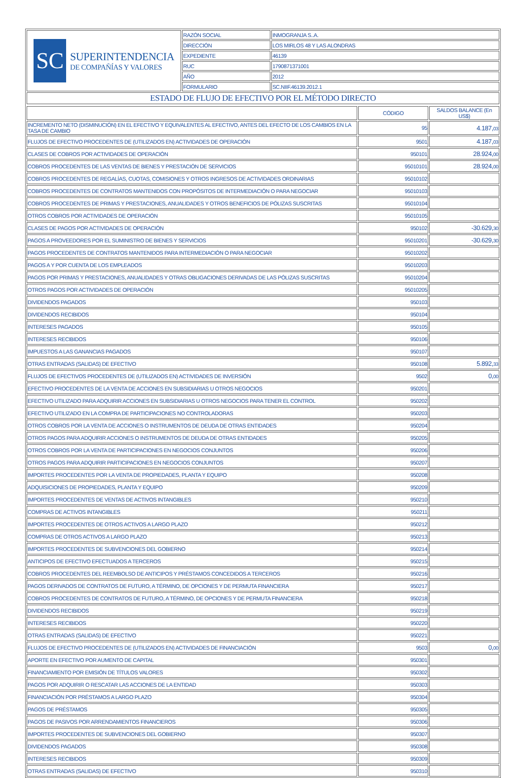| SC SUPERINTENDENCIA DE COMPAÑÍAS Y VALORES | RAZÓN SOCIAL | INMOGRANJA S..A. |
| | DIRECCIÓN | LOS MIRLOS 48 Y LAS ALONDRAS |
| | EXPEDIENTE | 46139 |
| | RUC | 1790871371001 |
| | AÑO | 2012 |
| | FORMULARIO | SC.NIIF.46139.2012.1 |
| ESTADO DE FLUJO DE EFECTIVO POR EL MÉTODO DIRECTO | | |
| | CÓDIGO | SALDOS BALANCE (En US$) |
| --- | --- | --- |
| INCREMENTO NETO (DISMINUCIÓN) EN EL EFECTIVO Y EQUIVALENTES AL EFECTIVO, ANTES DEL EFECTO DE LOS CAMBIOS EN LA TASA DE CAMBIO | 95 | 4.187, 03 |
| FLUJOS DE EFECTIVO PROCEDENTES DE (UTILIZADOS EN) ACTIVIDADES DE OPERACIÓN | 9501 | 4.187, 03 |
| CLASES DE COBROS POR ACTIVIDADES DE OPERACIÓN | 950101 | 28.924, 00 |
| COBROS PROCEDENTES DE LAS VENTAS DE BIENES Y PRESTACIÓN DE SERVICIOS | 95010101 | 28.924, 00 |
| COBROS PROCEDENTES DE REGALÍAS, CUOTAS, COMISIONES Y OTROS INGRESOS DE ACTIVIDADES ORDINARIAS | 95010102 | |
| COBROS PROCEDENTES DE CONTRATOS MANTENIDOS CON PROPÓSITOS DE INTERMEDIACIÓN O PARA NEGOCIAR | 95010103 | |
| COBROS PROCEDENTES DE PRIMAS Y PRESTACIONES, ANUALIDADES Y OTROS BENEFICIOS DE PÓLIZAS SUSCRITAS | 95010104 | |
| OTROS COBROS POR ACTIVIDADES DE OPERACIÓN | 95010105 | |
| CLASES DE PAGOS POR ACTIVIDADES DE OPERACIÓN | 950102 | -30.629, 30 |
| PAGOS A PROVEEDORES POR EL SUMINISTRO DE BIENES Y SERVICIOS | 95010201 | -30.629, 30 |
| PAGOS PROCEDENTES DE CONTRATOS MANTENIDOS PARA INTERMEDIACIÓN O PARA NEGOCIAR | 95010202 | |
| PAGOS A Y POR CUENTA DE LOS EMPLEADOS | 95010203 | |
| PAGOS POR PRIMAS Y PRESTACIONES, ANUALIDADES Y OTRAS OBLIGACIONES DERIVADAS DE LAS PÓLIZAS SUSCRITAS | 95010204 | |
| OTROS PAGOS POR ACTIVIDADES DE OPERACIÓN | 95010205 | |
| DIVIDENDOS PAGADOS | 950103 | |
| DIVIDENDOS RECIBIDOS | 950104 | |
| INTERESES PAGADOS | 950105 | |
| INTERESES RECIBIDOS | 950106 | |
| IMPUESTOS A LAS GANANCIAS PAGADOS | 950107 | |
| OTRAS ENTRADAS (SALIDAS) DE EFECTIVO | 950108 | 5.892, 33 |
| FLUJOS DE EFECTIVOS PROCEDENTES DE (UTILIZADOS EN) ACTIVIDADES DE INVERSIÓN | 9502 | 0, 00 |
| EFECTIVO PROCEDENTES DE LA VENTA DE ACCIONES EN SUBSIDIARIAS U OTROS NEGOCIOS | 950201 | |
| EFECTIVO UTILIZADO PARA ADQUIRIR ACCIONES EN SUBSIDIARIAS U OTROS NEGOCIOS PARA TENER EL CONTROL | 950202 | |
| EFECTIVO UTILIZADO EN LA COMPRA DE PARTICIPACIONES NO CONTROLADORAS | 950203 | |
| OTROS COBROS POR LA VENTA DE ACCIONES O INSTRUMENTOS DE DEUDA DE OTRAS ENTIDADES | 950204 | |
| OTROS PAGOS PARA ADQUIRIR ACCIONES O INSTRUMENTOS DE DEUDA DE OTRAS ENTIDADES | 950205 | |
| OTROS COBROS POR LA VENTA DE PARTICIPACIONES EN NEGOCIOS CONJUNTOS | 950206 | |
| OTROS PAGOS PARA ADQUIRIR PARTICIPACIONES EN NEGOCIOS CONJUNTOS | 950207 | |
| IMPORTES PROCEDENTES POR LA VENTA DE PROPIEDADES, PLANTA Y EQUIPO | 950208 | |
| ADQUISICIONES DE PROPIEDADES, PLANTA Y EQUIPO | 950209 | |
| IMPORTES PROCEDENTES DE VENTAS DE ACTIVOS INTANGIBLES | 950210 | |
| COMPRAS DE ACTIVOS INTANGIBLES | 950211 | |
| IMPORTES PROCEDENTES DE OTROS ACTIVOS A LARGO PLAZO | 950212 | |
| COMPRAS DE OTROS ACTIVOS A LARGO PLAZO | 950213 | |
| IMPORTES PROCEDENTES DE SUBVENCIONES DEL GOBIERNO | 950214 | |
| ANTICIPOS DE EFECTIVO EFECTUADOS A TERCEROS | 950215 | |
| COBROS PROCEDENTES DEL REEMBOLSO DE ANTICIPOS Y PRÉSTAMOS CONCEDIDOS A TERCEROS | 950216 | |
| PAGOS DERIVADOS DE CONTRATOS DE FUTURO, A TÉRMINO, DE OPCIONES Y DE PERMUTA FINANCIERA | 950217 | |
| COBROS PROCEDENTES DE CONTRATOS DE FUTURO, A TÉRMINO, DE OPCIONES Y DE PERMUTA FINANCIERA | 950218 | |
| DIVIDENDOS RECIBIDOS | 950219 | |
| INTERESES RECIBIDOS | 950220 | |
| OTRAS ENTRADAS (SALIDAS) DE EFECTIVO | 950221 | |
| FLUJOS DE EFECTIVO PROCEDENTES DE (UTILIZADOS EN) ACTIVIDADES DE FINANCIACIÓN | 9503 | 0, 00 |
| APORTE EN EFECTIVO POR AUMENTO DE CAPITAL | 950301 | |
| FINANCIAMIENTO POR EMISIÓN DE TÍTULOS VALORES | 950302 | |
| PAGOS POR ADQUIRIR O RESCATAR LAS ACCIONES DE LA ENTIDAD | 950303 | |
| FINANCIACIÓN POR PRÉSTAMOS A LARGO PLAZO | 950304 | |
| PAGOS DE PRÉSTAMOS | 950305 | |
| PAGOS DE PASIVOS POR ARRENDAMIENTOS FINANCIEROS | 950306 | |
| IMPORTES PROCEDENTES DE SUBVENCIONES DEL GOBIERNO | 950307 | |
| DIVIDENDOS PAGADOS | 950308 | |
| INTERESES RECIBIDOS | 950309 | |
| OTRAS ENTRADAS (SALIDAS) DE EFECTIVO | 950310 | |